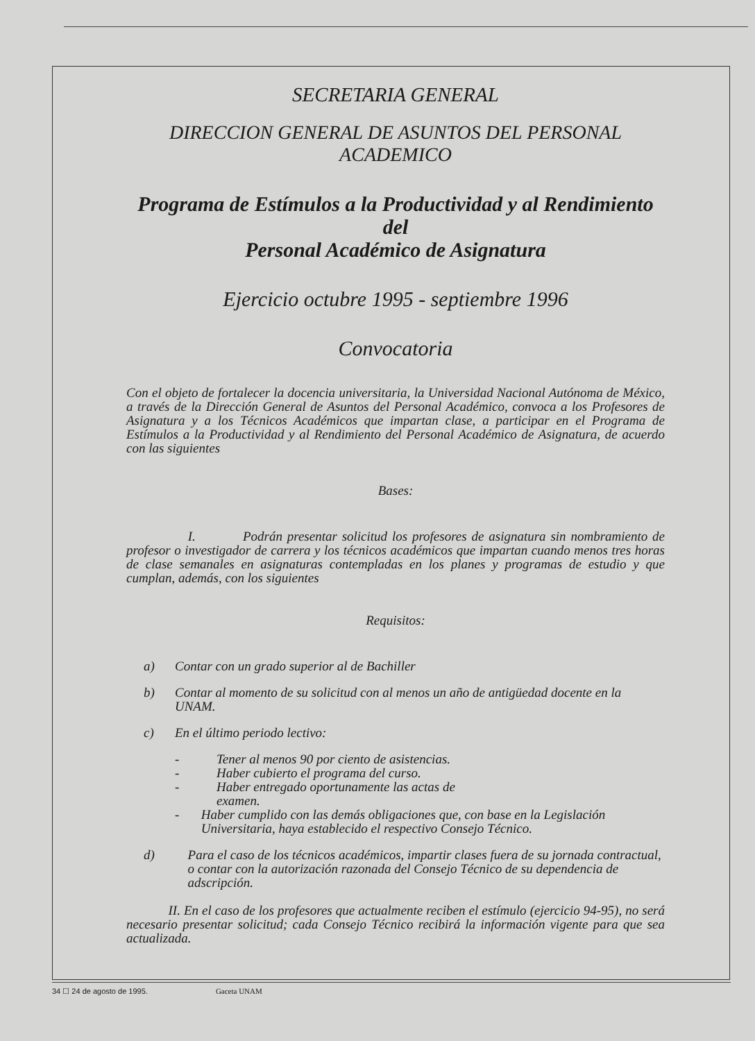SECRETARIA GENERAL
DIRECCION GENERAL DE ASUNTOS DEL PERSONAL
ACADEMICO
Programa de Estímulos a la Productividad y al Rendimiento del
Personal Académico de Asignatura
Ejercicio octubre 1995 - septiembre 1996
Convocatoria
Con el objeto de fortalecer la docencia universitaria, la Universidad Nacional Autónoma de México, a través de la Dirección General de Asuntos del Personal Académico, convoca a los Profesores de Asignatura y a los Técnicos Académicos que impartan clase, a participar en el Programa de Estímulos a la Productividad y al Rendimiento del Personal Académico de Asignatura, de acuerdo con las siguientes
Bases:
I. Podrán presentar solicitud los profesores de asignatura sin nombramiento de profesor o investigador de carrera y los técnicos académicos que impartan cuando menos tres horas de clase semanales en asignaturas contempladas en los planes y programas de estudio y que cumplan, además, con los siguientes
Requisitos:
a) Contar con un grado superior al de Bachiller
b) Contar al momento de su solicitud con al menos un año de antigüedad docente en la UNAM.
c) En el último periodo lectivo:
- Tener al menos 90 por ciento de asistencias.
- Haber cubierto el programa del curso.
- Haber entregado oportunamente las actas de
examen.
- Haber cumplido con las demás obligaciones que, con base en la Legislación Universitaria, haya establecido el respectivo Consejo Técnico.
d) Para el caso de los técnicos académicos, impartir clases fuera de su jornada contractual, o contar con la autorización razonada del Consejo Técnico de su dependencia de adscripción.
II. En el caso de los profesores que actualmente reciben el estímulo (ejercicio 94-95), no será necesario presentar solicitud; cada Consejo Técnico recibirá la información vigente para que sea actualizada.
34 ☐ 24 de agosto de 1995. Gaceta UNAM